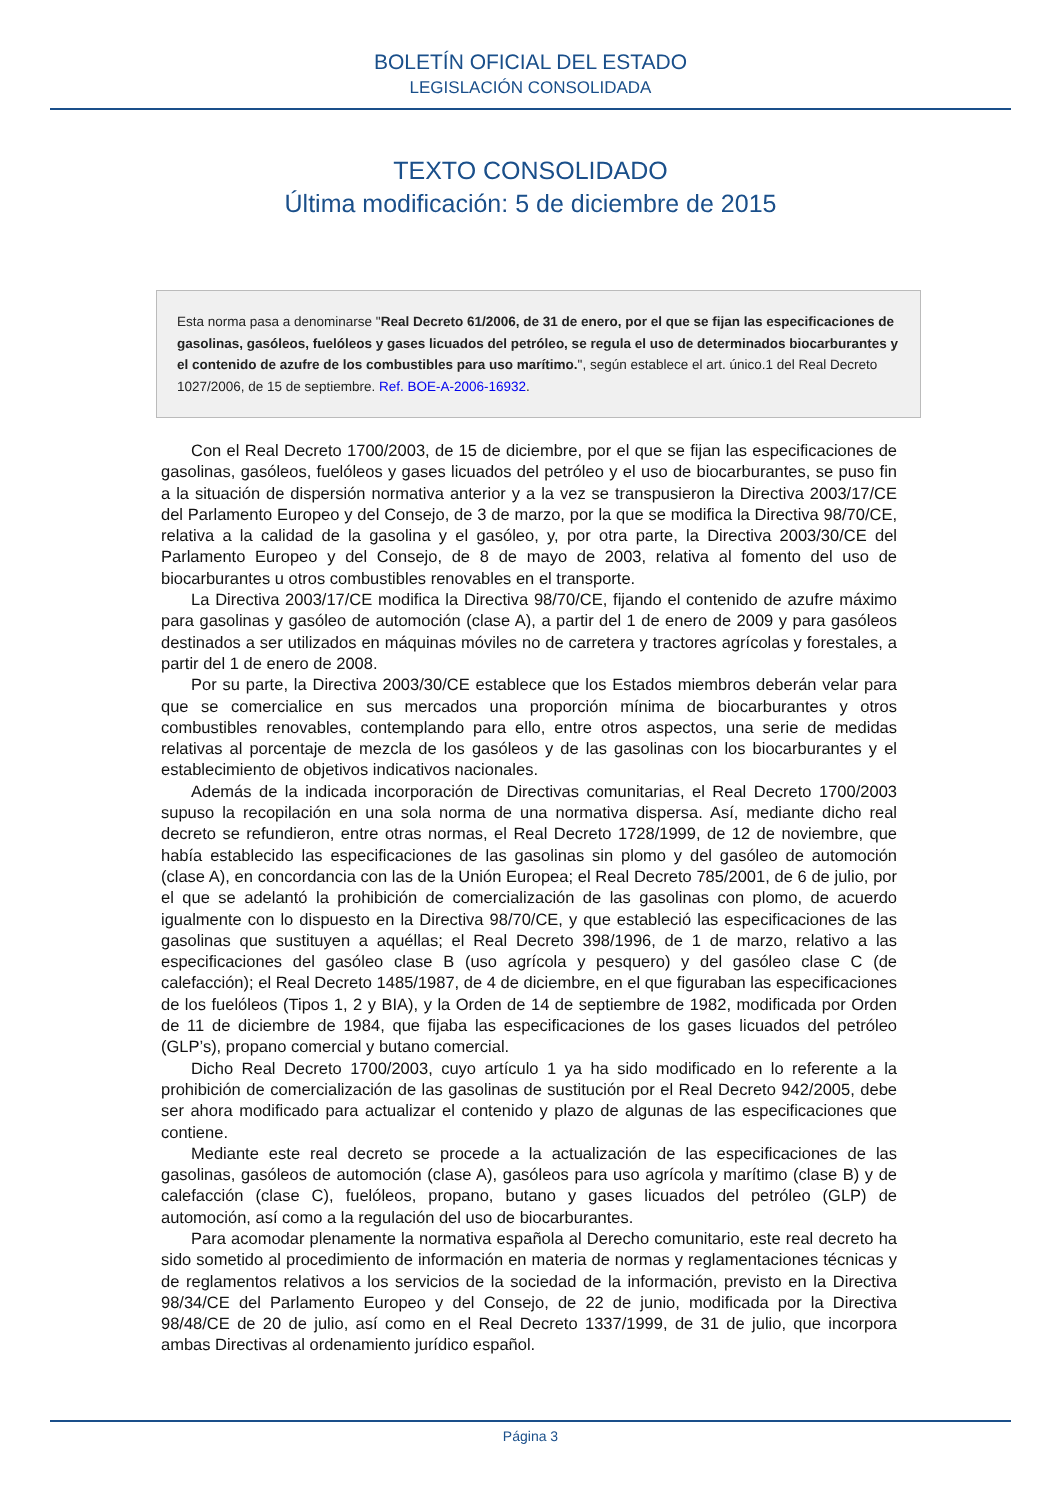BOLETÍN OFICIAL DEL ESTADO
LEGISLACIÓN CONSOLIDADA
TEXTO CONSOLIDADO
Última modificación: 5 de diciembre de 2015
Esta norma pasa a denominarse "Real Decreto 61/2006, de 31 de enero, por el que se fijan las especificaciones de gasolinas, gasóleos, fuelóleos y gases licuados del petróleo, se regula el uso de determinados biocarburantes y el contenido de azufre de los combustibles para uso marítimo.", según establece el art. único.1 del Real Decreto 1027/2006, de 15 de septiembre. Ref. BOE-A-2006-16932.
Con el Real Decreto 1700/2003, de 15 de diciembre, por el que se fijan las especificaciones de gasolinas, gasóleos, fuelóleos y gases licuados del petróleo y el uso de biocarburantes, se puso fin a la situación de dispersión normativa anterior y a la vez se transpusieron la Directiva 2003/17/CE del Parlamento Europeo y del Consejo, de 3 de marzo, por la que se modifica la Directiva 98/70/CE, relativa a la calidad de la gasolina y el gasóleo, y, por otra parte, la Directiva 2003/30/CE del Parlamento Europeo y del Consejo, de 8 de mayo de 2003, relativa al fomento del uso de biocarburantes u otros combustibles renovables en el transporte.
La Directiva 2003/17/CE modifica la Directiva 98/70/CE, fijando el contenido de azufre máximo para gasolinas y gasóleo de automoción (clase A), a partir del 1 de enero de 2009 y para gasóleos destinados a ser utilizados en máquinas móviles no de carretera y tractores agrícolas y forestales, a partir del 1 de enero de 2008.
Por su parte, la Directiva 2003/30/CE establece que los Estados miembros deberán velar para que se comercialice en sus mercados una proporción mínima de biocarburantes y otros combustibles renovables, contemplando para ello, entre otros aspectos, una serie de medidas relativas al porcentaje de mezcla de los gasóleos y de las gasolinas con los biocarburantes y el establecimiento de objetivos indicativos nacionales.
Además de la indicada incorporación de Directivas comunitarias, el Real Decreto 1700/2003 supuso la recopilación en una sola norma de una normativa dispersa. Así, mediante dicho real decreto se refundieron, entre otras normas, el Real Decreto 1728/1999, de 12 de noviembre, que había establecido las especificaciones de las gasolinas sin plomo y del gasóleo de automoción (clase A), en concordancia con las de la Unión Europea; el Real Decreto 785/2001, de 6 de julio, por el que se adelantó la prohibición de comercialización de las gasolinas con plomo, de acuerdo igualmente con lo dispuesto en la Directiva 98/70/CE, y que estableció las especificaciones de las gasolinas que sustituyen a aquéllas; el Real Decreto 398/1996, de 1 de marzo, relativo a las especificaciones del gasóleo clase B (uso agrícola y pesquero) y del gasóleo clase C (de calefacción); el Real Decreto 1485/1987, de 4 de diciembre, en el que figuraban las especificaciones de los fuelóleos (Tipos 1, 2 y BIA), y la Orden de 14 de septiembre de 1982, modificada por Orden de 11 de diciembre de 1984, que fijaba las especificaciones de los gases licuados del petróleo (GLP’s), propano comercial y butano comercial.
Dicho Real Decreto 1700/2003, cuyo artículo 1 ya ha sido modificado en lo referente a la prohibición de comercialización de las gasolinas de sustitución por el Real Decreto 942/2005, debe ser ahora modificado para actualizar el contenido y plazo de algunas de las especificaciones que contiene.
Mediante este real decreto se procede a la actualización de las especificaciones de las gasolinas, gasóleos de automoción (clase A), gasóleos para uso agrícola y marítimo (clase B) y de calefacción (clase C), fuelóleos, propano, butano y gases licuados del petróleo (GLP) de automoción, así como a la regulación del uso de biocarburantes.
Para acomodar plenamente la normativa española al Derecho comunitario, este real decreto ha sido sometido al procedimiento de información en materia de normas y reglamentaciones técnicas y de reglamentos relativos a los servicios de la sociedad de la información, previsto en la Directiva 98/34/CE del Parlamento Europeo y del Consejo, de 22 de junio, modificada por la Directiva 98/48/CE de 20 de julio, así como en el Real Decreto 1337/1999, de 31 de julio, que incorpora ambas Directivas al ordenamiento jurídico español.
Página 3